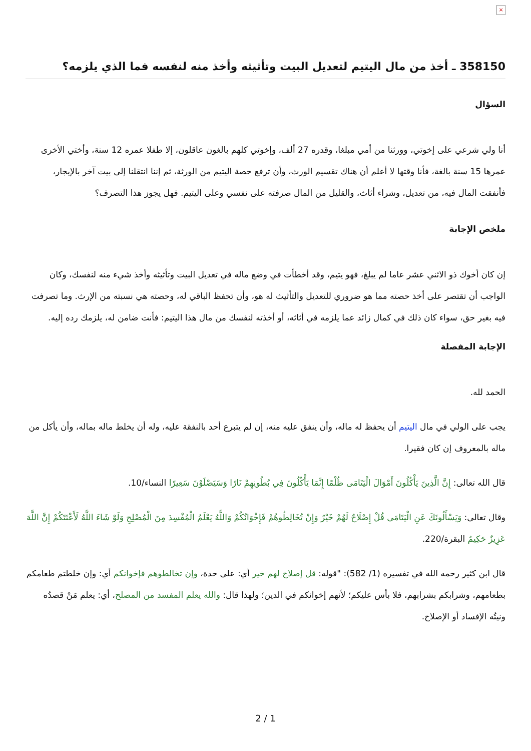×
358150 ـ أخذ من مال اليتيم لتعديل البيت وتأثيثه وأخذ منه لنفسه فما الذي يلزمه؟
السؤال
أنا ولي شرعي على إخوتي، وورثنا من أمي مبلغا، وقدره 27 ألف، وإخوتي كلهم بالغون عاقلون، إلا طفلا عمره 12 سنة، وأختي الأخرى عمرها 15 سنة بالغة، فأنا وقتها لا أعلم أن هناك تقسيم الورث، وأن ترفع حصة اليتيم من الورثة، ثم إننا انتقلنا إلى بيت آخر بالإيجار، فأنفقت المال فيه، من تعديل، وشراء أثاث، والقليل من المال صرفته على نفسي وعلى اليتيم. فهل يجوز هذا التصرف؟
ملخص الإجابة
إن كان أخوك ذو الاثني عشر عاما لم يبلغ، فهو يتيم، وقد أخطأت في وضع ماله في تعديل البيت وتأثيثه وأخذ شيء منه لنفسك، وكان الواجب أن تقتصر على أخذ حصته مما هو ضروري للتعديل والتأثيث له هو، وأن تحفظ الباقي له، وحصته هي نسبته من الإرث. وما تصرفت فيه بغير حق، سواء كان ذلك في كمال زائد عما يلزمه في أثاثه، أو أخذته لنفسك من مال هذا اليتيم: فأنت ضامن له، يلزمك رده إليه.
الإجابة المفصلة
الحمد لله.
يجب على الولي في مال اليتيم أن يحفظ له ماله، وأن ينفق عليه منه، إن لم يتبرع أحد بالنفقة عليه، وله أن يخلط ماله بماله، وأن يأكل من ماله بالمعروف إن كان فقيرا.
قال الله تعالى: إِنَّ الَّذِينَ يَأْكُلُونَ أَمْوَالَ الْيَتَامَى ظُلْمًا إِنَّمَا يَأْكُلُونَ فِي بُطُونِهِمْ نَارًا وَسَيَصْلَوْنَ سَعِيرًا النساء/10.
وقال تعالى: وَيَسْأَلُونَكَ عَنِ الْيَتَامَى قُلْ إِصْلَاحٌ لَهُمْ خَيْرٌ وَإِنْ تُخَالِطُوهُمْ فَإِخْوَانُكُمْ وَاللَّهُ يَعْلَمُ الْمُفْسِدَ مِنَ الْمُصْلِحِ وَلَوْ شَاءَ اللَّهُ لَأَعْنَتَكُمْ إِنَّ اللَّهَ عَزِيزٌ حَكِيمٌ البقرة/220.
قال ابن كثير رحمه الله في تفسيره (1/ 582): "قوله: قل إصلاح لهم خير أي: على حدة، وإن تخالطوهم فإخوانكم أي: وإن خلطتم طعامكم بطعامهم، وشرابكم بشرابهم، فلا بأس عليكم؛ لأنهم إخوانكم في الدين؛ ولهذا قال: والله يعلم المفسد من المصلح، أي: يعلم مَنْ قصدُه ونيتُه الإفساد أو الإصلاح.
2 / 1